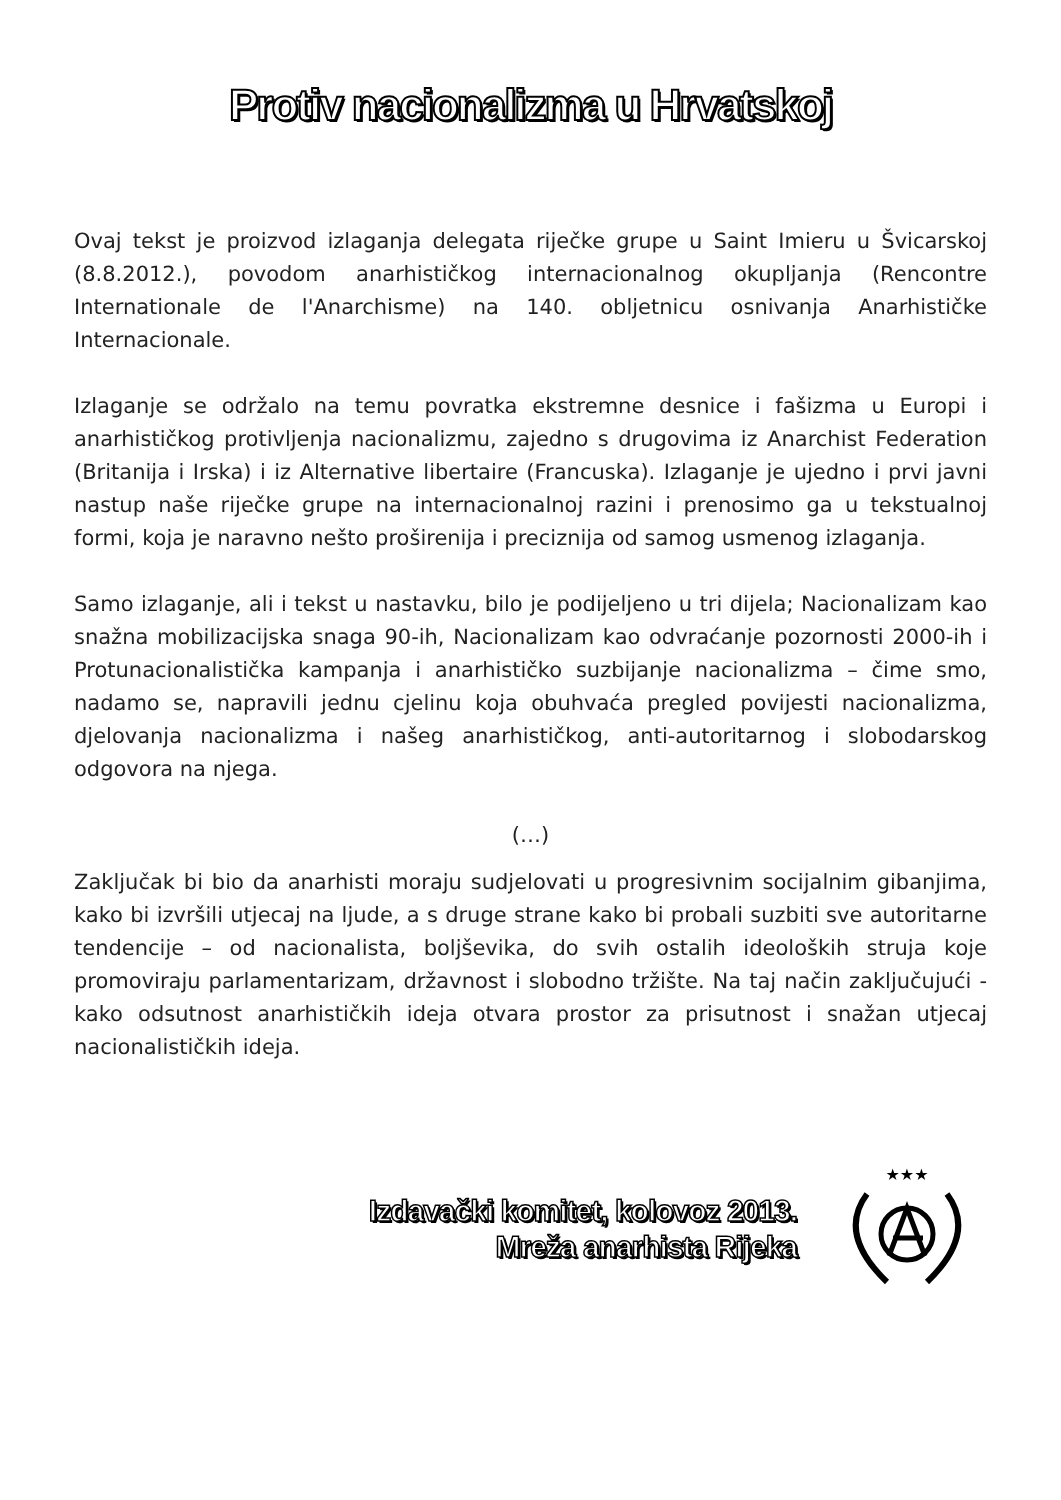Protiv nacionalizma u Hrvatskoj
Ovaj tekst je proizvod izlaganja delegata riječke grupe u Saint Imieru u Švicarskoj (8.8.2012.), povodom anarhističkog internacionalnog okupljanja (Rencontre Internationale de l'Anarchisme) na 140. obljetnicu osnivanja Anarhističke Internacionale.
Izlaganje se održalo na temu povratka ekstremne desnice i fašizma u Europi i anarhističkog protivljenja nacionalizmu, zajedno s drugovima iz Anarchist Federation (Britanija i Irska) i iz Alternative libertaire (Francuska). Izlaganje je ujedno i prvi javni nastup naše riječke grupe na internacionalnoj razini i prenosimo ga u tekstualnoj formi, koja je naravno nešto proširenija i preciznija od samog usmenog izlaganja.
Samo izlaganje, ali i tekst u nastavku, bilo je podijeljeno u tri dijela; Nacionalizam kao snažna mobilizacijska snaga 90-ih, Nacionalizam kao odvraćanje pozornosti 2000-ih i Protunacionalistička kampanja i anarhističko suzbijanje nacionalizma – čime smo, nadamo se, napravili jednu cjelinu koja obuhvaća pregled povijesti nacionalizma, djelovanja nacionalizma i našeg anarhističkog, anti-autoritarnog i slobodarskog odgovora na njega.
(…)
Zaključak bi bio da anarhisti moraju sudjelovati u progresivnim socijalnim gibanjima, kako bi izvršili utjecaj na ljude, a s druge strane kako bi probali suzbiti sve autoritarne tendencije – od nacionalista, boljševika, do svih ostalih ideoloških struja koje promoviraju parlamentarizam, državnost i slobodno tržište. Na taj način zaključujući - kako odsutnost anarhističkih ideja otvara prostor za prisutnost i snažan utjecaj nacionalističkih ideja.
Izdavački komitet, kolovoz 2013.
Mreža anarhista Rijeka
★★★